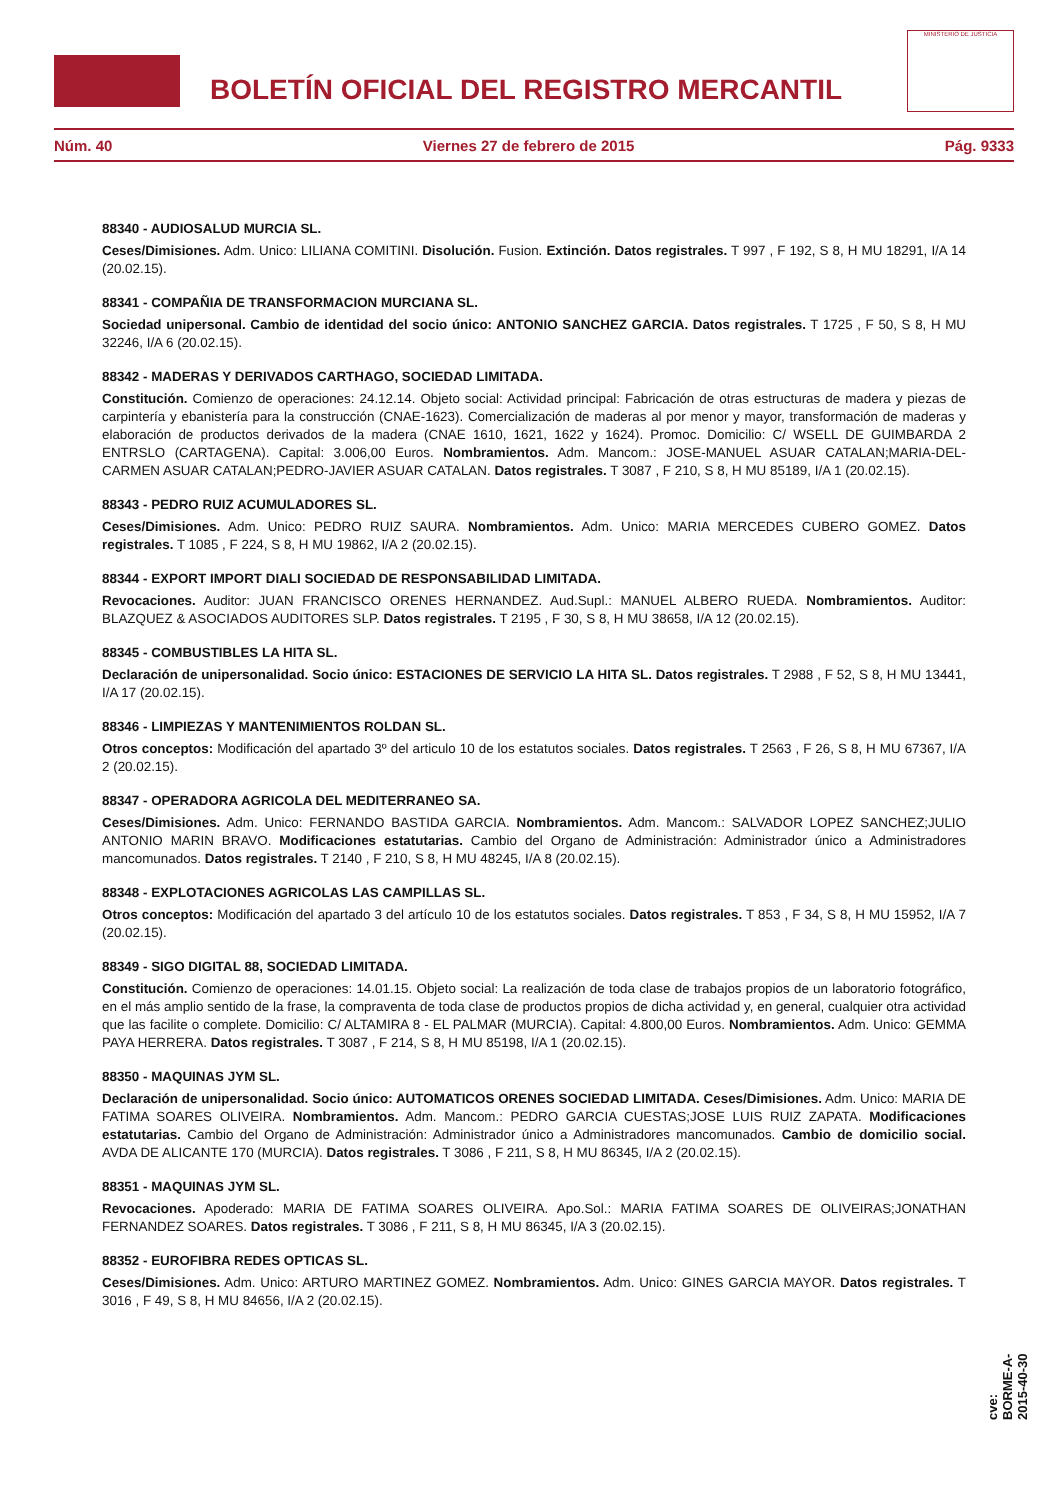BOLETÍN OFICIAL DEL REGISTRO MERCANTIL
MINISTERIO DE JUSTICIA
Núm. 40 Viernes 27 de febrero de 2015 Pág. 9333
88340 - AUDIOSALUD MURCIA SL.
Ceses/Dimisiones. Adm. Unico: LILIANA COMITINI. Disolución. Fusion. Extinción. Datos registrales. T 997 , F 192, S 8, H MU 18291, I/A 14 (20.02.15).
88341 - COMPAÑIA DE TRANSFORMACION MURCIANA SL.
Sociedad unipersonal. Cambio de identidad del socio único: ANTONIO SANCHEZ GARCIA. Datos registrales. T 1725 , F 50, S 8, H MU 32246, I/A 6 (20.02.15).
88342 - MADERAS Y DERIVADOS CARTHAGO, SOCIEDAD LIMITADA.
Constitución. Comienzo de operaciones: 24.12.14. Objeto social: Actividad principal: Fabricación de otras estructuras de madera y piezas de carpintería y ebanistería para la construcción (CNAE-1623). Comercialización de maderas al por menor y mayor, transformación de maderas y elaboración de productos derivados de la madera (CNAE 1610, 1621, 1622 y 1624). Promoc. Domicilio: C/ WSELL DE GUIMBARDA 2 ENTRSLO (CARTAGENA). Capital: 3.006,00 Euros. Nombramientos. Adm. Mancom.: JOSE-MANUEL ASUAR CATALAN;MARIA-DEL-CARMEN ASUAR CATALAN;PEDRO-JAVIER ASUAR CATALAN. Datos registrales. T 3087 , F 210, S 8, H MU 85189, I/A 1 (20.02.15).
88343 - PEDRO RUIZ ACUMULADORES SL.
Ceses/Dimisiones. Adm. Unico: PEDRO RUIZ SAURA. Nombramientos. Adm. Unico: MARIA MERCEDES CUBERO GOMEZ. Datos registrales. T 1085 , F 224, S 8, H MU 19862, I/A 2 (20.02.15).
88344 - EXPORT IMPORT DIALI SOCIEDAD DE RESPONSABILIDAD LIMITADA.
Revocaciones. Auditor: JUAN FRANCISCO ORENES HERNANDEZ. Aud.Supl.: MANUEL ALBERO RUEDA. Nombramientos. Auditor: BLAZQUEZ & ASOCIADOS AUDITORES SLP. Datos registrales. T 2195 , F 30, S 8, H MU 38658, I/A 12 (20.02.15).
88345 - COMBUSTIBLES LA HITA SL.
Declaración de unipersonalidad. Socio único: ESTACIONES DE SERVICIO LA HITA SL. Datos registrales. T 2988 , F 52, S 8, H MU 13441, I/A 17 (20.02.15).
88346 - LIMPIEZAS Y MANTENIMIENTOS ROLDAN SL.
Otros conceptos: Modificación del apartado 3º del articulo 10 de los estatutos sociales. Datos registrales. T 2563 , F 26, S 8, H MU 67367, I/A 2 (20.02.15).
88347 - OPERADORA AGRICOLA DEL MEDITERRANEO SA.
Ceses/Dimisiones. Adm. Unico: FERNANDO BASTIDA GARCIA. Nombramientos. Adm. Mancom.: SALVADOR LOPEZ SANCHEZ;JULIO ANTONIO MARIN BRAVO. Modificaciones estatutarias. Cambio del Organo de Administración: Administrador único a Administradores mancomunados. Datos registrales. T 2140 , F 210, S 8, H MU 48245, I/A 8 (20.02.15).
88348 - EXPLOTACIONES AGRICOLAS LAS CAMPILLAS SL.
Otros conceptos: Modificación del apartado 3 del artículo 10 de los estatutos sociales. Datos registrales. T 853 , F 34, S 8, H MU 15952, I/A 7 (20.02.15).
88349 - SIGO DIGITAL 88, SOCIEDAD LIMITADA.
Constitución. Comienzo de operaciones: 14.01.15. Objeto social: La realización de toda clase de trabajos propios de un laboratorio fotográfico, en el más amplio sentido de la frase, la compraventa de toda clase de productos propios de dicha actividad y, en general, cualquier otra actividad que las facilite o complete. Domicilio: C/ ALTAMIRA 8 - EL PALMAR (MURCIA). Capital: 4.800,00 Euros. Nombramientos. Adm. Unico: GEMMA PAYA HERRERA. Datos registrales. T 3087 , F 214, S 8, H MU 85198, I/A 1 (20.02.15).
88350 - MAQUINAS JYM SL.
Declaración de unipersonalidad. Socio único: AUTOMATICOS ORENES SOCIEDAD LIMITADA. Ceses/Dimisiones. Adm. Unico: MARIA DE FATIMA SOARES OLIVEIRA. Nombramientos. Adm. Mancom.: PEDRO GARCIA CUESTAS;JOSE LUIS RUIZ ZAPATA. Modificaciones estatutarias. Cambio del Organo de Administración: Administrador único a Administradores mancomunados. Cambio de domicilio social. AVDA DE ALICANTE 170 (MURCIA). Datos registrales. T 3086 , F 211, S 8, H MU 86345, I/A 2 (20.02.15).
88351 - MAQUINAS JYM SL.
Revocaciones. Apoderado: MARIA DE FATIMA SOARES OLIVEIRA. Apo.Sol.: MARIA FATIMA SOARES DE OLIVEIRAS;JONATHAN FERNANDEZ SOARES. Datos registrales. T 3086 , F 211, S 8, H MU 86345, I/A 3 (20.02.15).
88352 - EUROFIBRA REDES OPTICAS SL.
Ceses/Dimisiones. Adm. Unico: ARTURO MARTINEZ GOMEZ. Nombramientos. Adm. Unico: GINES GARCIA MAYOR. Datos registrales. T 3016 , F 49, S 8, H MU 84656, I/A 2 (20.02.15).
cve: BORME-A-2015-40-30